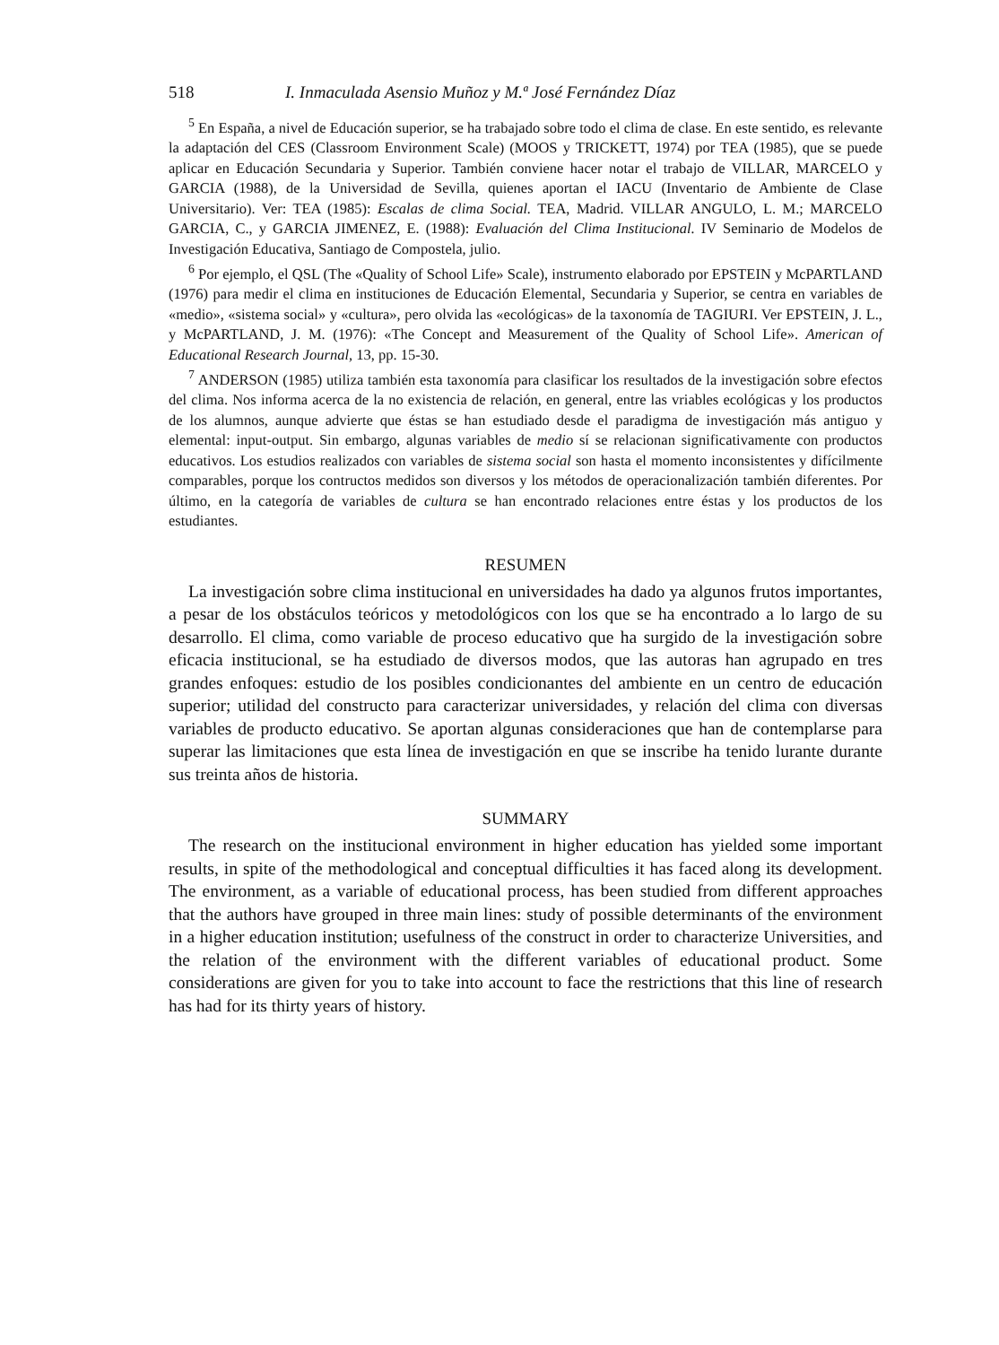518 I. Inmaculada Asensio Muñoz y M.ª José Fernández Díaz
<sup>5</sup> En España, a nivel de Educación superior, se ha trabajado sobre todo el clima de clase. En este sentido, es relevante la adaptación del CES (Classroom Environment Scale) (MOOS y TRICKETT, 1974) por TEA (1985), que se puede aplicar en Educación Secundaria y Superior. También conviene hacer notar el trabajo de VILLAR, MARCELO y GARCIA (1988), de la Universidad de Sevilla, quienes aportan el IACU (Inventario de Ambiente de Clase Universitario). Ver: TEA (1985): Escalas de clima Social. TEA, Madrid. VILLAR ANGULO, L. M.; MARCELO GARCIA, C., y GARCIA JIMENEZ, E. (1988): Evaluación del Clima Institucional. IV Seminario de Modelos de Investigación Educativa, Santiago de Compostela, julio.
<sup>6</sup> Por ejemplo, el QSL (The «Quality of School Life» Scale), instrumento elaborado por EPSTEIN y McPARTLAND (1976) para medir el clima en instituciones de Educación Elemental, Secundaria y Superior, se centra en variables de «medio», «sistema social» y «cultura», pero olvida las «ecológicas» de la taxonomía de TAGIURI. Ver EPSTEIN, J. L., y McPARTLAND, J. M. (1976): «The Concept and Measurement of the Quality of School Life». American of Educational Research Journal, 13, pp. 15-30.
<sup>7</sup> ANDERSON (1985) utiliza también esta taxonomía para clasificar los resultados de la investigación sobre efectos del clima. Nos informa acerca de la no existencia de relación, en general, entre las vriables ecológicas y los productos de los alumnos, aunque advierte que éstas se han estudiado desde el paradigma de investigación más antiguo y elemental: input-output. Sin embargo, algunas variables de medio sí se relacionan significativamente con productos educativos. Los estudios realizados con variables de sistema social son hasta el momento inconsistentes y difícilmente comparables, porque los contructos medidos son diversos y los métodos de operacionalización también diferentes. Por último, en la categoría de variables de cultura se han encontrado relaciones entre éstas y los productos de los estudiantes.
RESUMEN
La investigación sobre clima institucional en universidades ha dado ya algunos frutos importantes, a pesar de los obstáculos teóricos y metodológicos con los que se ha encontrado a lo largo de su desarrollo. El clima, como variable de proceso educativo que ha surgido de la investigación sobre eficacia institucional, se ha estudiado de diversos modos, que las autoras han agrupado en tres grandes enfoques: estudio de los posibles condicionantes del ambiente en un centro de educación superior; utilidad del constructo para caracterizar universidades, y relación del clima con diversas variables de producto educativo. Se aportan algunas consideraciones que han de contemplarse para superar las limitaciones que esta línea de investigación en que se inscribe ha tenido lurante durante sus treinta años de historia.
SUMMARY
The research on the institucional environment in higher education has yielded some important results, in spite of the methodological and conceptual difficulties it has faced along its development. The environment, as a variable of educational process, has been studied from different approaches that the authors have grouped in three main lines: study of possible determinants of the environment in a higher education institution; usefulness of the construct in order to characterize Universities, and the relation of the environment with the different variables of educational product. Some considerations are given for you to take into account to face the restrictions that this line of research has had for its thirty years of history.